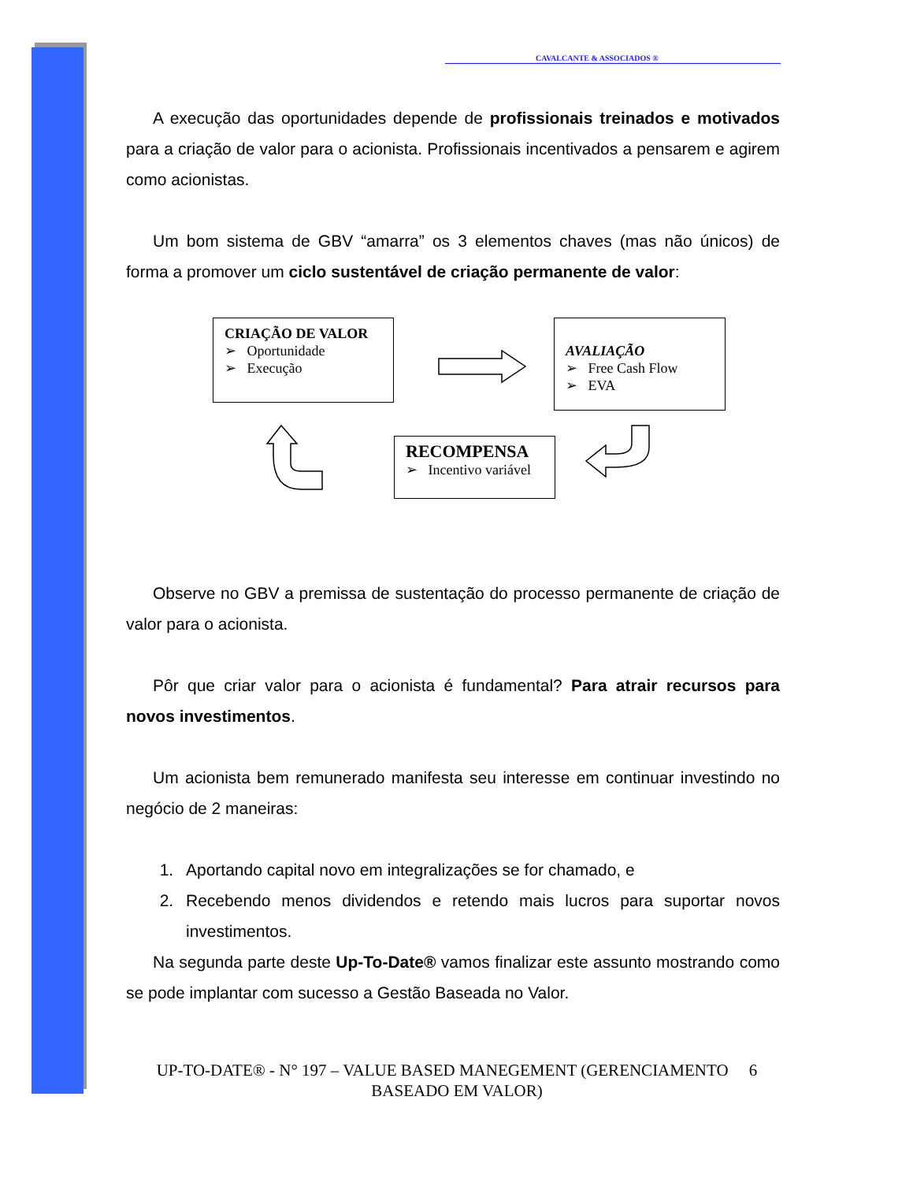CAVALCANTE & ASSOCIADOS ®
A execução das oportunidades depende de profissionais treinados e motivados para a criação de valor para o acionista. Profissionais incentivados a pensarem e agirem como acionistas.
Um bom sistema de GBV “amarra” os 3 elementos chaves (mas não únicos) de forma a promover um ciclo sustentável de criação permanente de valor:
CRIAÇÃO DE VALOR
➢ Oportunidade
➢ Execução
AVALIAÇÃO
➢ Free Cash Flow
➢ EVA
RECOMPENSA
➢ Incentivo variável
Observe no GBV a premissa de sustentação do processo permanente de criação de valor para o acionista.
Pôr que criar valor para o acionista é fundamental? Para atrair recursos para novos investimentos.
Um acionista bem remunerado manifesta seu interesse em continuar investindo no negócio de 2 maneiras:
1. Aportando capital novo em integralizações se for chamado, e
2. Recebendo menos dividendos e retendo mais lucros para suportar novos investimentos.
Na segunda parte deste Up-To-Date® vamos finalizar este assunto mostrando como se pode implantar com sucesso a Gestão Baseada no Valor.
UP-TO-DATE® - N° 197 – VALUE BASED MANEGEMENT (GERENCIAMENTO 6
BASEADO EM VALOR)